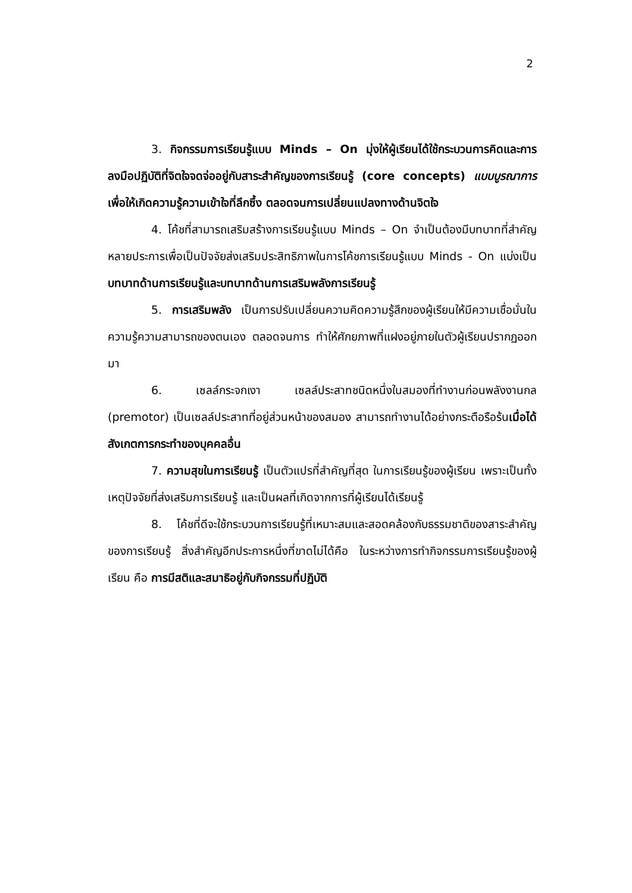2
3. กิจกรรมการเรียนรู้แบบ Minds – On มุ่งให้ผู้เรียนได้ใช้กระบวนการคิดและการลงมือปฏิบัติที่จิตใจจดจ่ออยู่กับสาระสำคัญของการเรียนรู้ (core concepts) แบบบูรณาการ เพื่อให้เกิดความรู้ความเข้าใจที่ลึกซึ้ง ตลอดจนการเปลี่ยนแปลงทางด้านจิตใจ
4. โค้ชที่สามารถเสริมสร้างการเรียนรู้แบบ Minds – On จำเป็นต้องมีบทบาทที่สำคัญหลายประการเพื่อเป็นปัจจัยส่งเสริมประสิทธิภาพในการโค้ชการเรียนรู้แบบ Minds - On แบ่งเป็นบทบาทด้านการเรียนรู้และบทบาทด้านการเสริมพลังการเรียนรู้
5. การเสริมพลัง เป็นการปรับเปลี่ยนความคิดความรู้สึกของผู้เรียนให้มีความเชื่อมั่นในความรู้ความสามารถของตนเอง ตลอดจนการ ทำให้ศักยภาพที่แฝงอยู่ภายในตัวผู้เรียนปรากฏออกมา
6. เซลล์กระจกเงา เซลล์ประสาทชนิดหนึ่งในสมองที่ทำงานก่อนพลังงานกล (premotor) เป็นเซลล์ประสาทที่อยู่ส่วนหน้าของสมอง สามารถทำงานได้อย่างกระตือรือร้นเมื่อได้สังเกตการกระทำของบุคคลอื่น
7. ความสุขในการเรียนรู้ เป็นตัวแปรที่สำคัญที่สุด ในการเรียนรู้ของผู้เรียน เพราะเป็นทั้งเหตุปัจจัยที่ส่งเสริมการเรียนรู้ และเป็นผลที่เกิดจากการที่ผู้เรียนได้เรียนรู้
8. โค้ชที่ดีจะใช้กระบวนการเรียนรู้ที่เหมาะสมและสอดคล้องกับธรรมชาติของสาระสำคัญของการเรียนรู้ สิ่งสำคัญอีกประการหนึ่งที่ขาดไม่ได้คือ ในระหว่างการทำกิจกรรมการเรียนรู้ของผู้เรียน คือ การมีสติและสมาธิอยู่กับกิจกรรมที่ปฏิบัติ